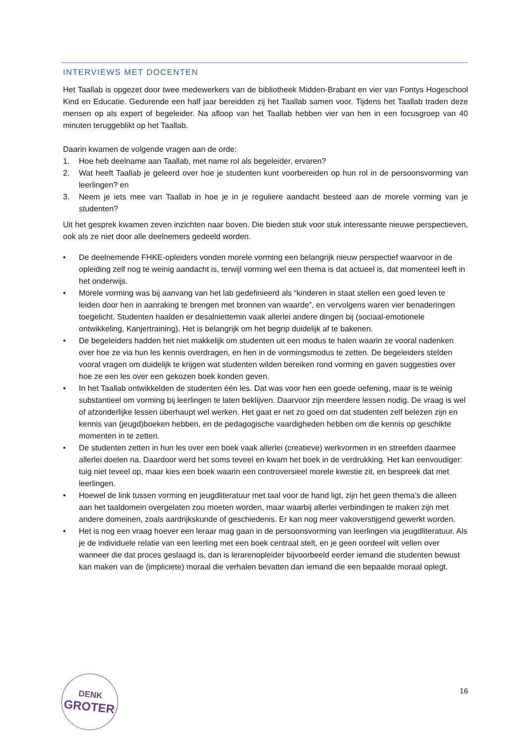INTERVIEWS MET DOCENTEN
Het Taallab is opgezet door twee medewerkers van de bibliotheek Midden-Brabant en vier van Fontys Hogeschool Kind en Educatie. Gedurende een half jaar bereidden zij het Taallab samen voor. Tijdens het Taallab traden deze mensen op als expert of begeleider. Na afloop van het Taallab hebben vier van hen in een focusgroep van 40 minuten teruggeblikt op het Taallab.
Daarin kwamen de volgende vragen aan de orde:
1. Hoe heb deelname aan Taallab, met name rol als begeleider, ervaren?
2. Wat heeft Taallab je geleerd over hoe je studenten kunt voorbereiden op hun rol in de persoonsvorming van leerlingen? en
3. Neem je iets mee van Taallab in hoe je in je reguliere aandacht besteed aan de morele vorming van je studenten?
Uit het gesprek kwamen zeven inzichten naar boven. Die bieden stuk voor stuk interessante nieuwe perspectieven, ook als ze niet door alle deelnemers gedeeld worden.
• De deelnemende FHKE-opleiders vonden morele vorming een belangrijk nieuw perspectief waarvoor in de opleiding zelf nog te weinig aandacht is, terwijl vorming wel een thema is dat actueel is, dat momenteel leeft in het onderwijs.
• Morele vorming was bij aanvang van het lab gedefinieerd als “kinderen in staat stellen een goed leven te leiden door hen in aanraking te brengen met bronnen van waarde”, en vervolgens waren vier benaderingen toegelicht. Studenten haalden er desalniettemin vaak allerlei andere dingen bij (sociaal-emotionele ontwikkeling, Kanjertraining). Het is belangrijk om het begrip duidelijk af te bakenen.
• De begeleiders hadden het niet makkelijk om studenten uit een modus te halen waarin ze vooral nadenken over hoe ze via hun les kennis overdragen, en hen in de vormingsmodus te zetten. De begeleiders stelden vooral vragen om duidelijk te krijgen wat studenten wilden bereiken rond vorming en gaven suggesties over hoe ze een les over een gekozen boek konden geven.
• In het Taallab ontwikkelden de studenten één les. Dat was voor hen een goede oefening, maar is te weinig substantieel om vorming bij leerlingen te laten beklijven. Daarvoor zijn meerdere lessen nodig. De vraag is wel of afzonderlijke lessen überhaupt wel werken. Het gaat er net zo goed om dat studenten zelf belezen zijn en kennis van (jeugd)boeken hebben, en de pedagogische vaardigheden hebben om die kennis op geschikte momenten in te zetten.
• De studenten zetten in hun les over een boek vaak allerlei (creatieve) werkvormen in en streefden daarmee allerlei doelen na. Daardoor werd het soms teveel en kwam het boek in de verdrukking. Het kan eenvoudiger: tuig niet teveel op, maar kies een boek waarin een controversieel morele kwestie zit, en bespreek dat met leerlingen.
• Hoewel de link tussen vorming en jeugdliteratuur met taal voor de hand ligt, zijn het geen thema’s die alleen aan het taaldomein overgelaten zou moeten worden, maar waarbij allerlei verbindingen te maken zijn met andere domeinen, zoals aardrijkskunde of geschiedenis. Er kan nog meer vakoverstijgend gewerkt worden.
• Het is nog een vraag hoever een leraar mag gaan in de persoonsvorming van leerlingen via jeugdliteratuur. Als je de individuele relatie van een leerling met een boek centraal stelt, en je geen oordeel wilt vellen over wanneer die dat proces geslaagd is, dan is lerarenopleider bijvoorbeeld eerder iemand die studenten bewust kan maken van de (impliciete) moraal die verhalen bevatten dan iemand die een bepaalde moraal oplegt.
DENK
GROTER
16